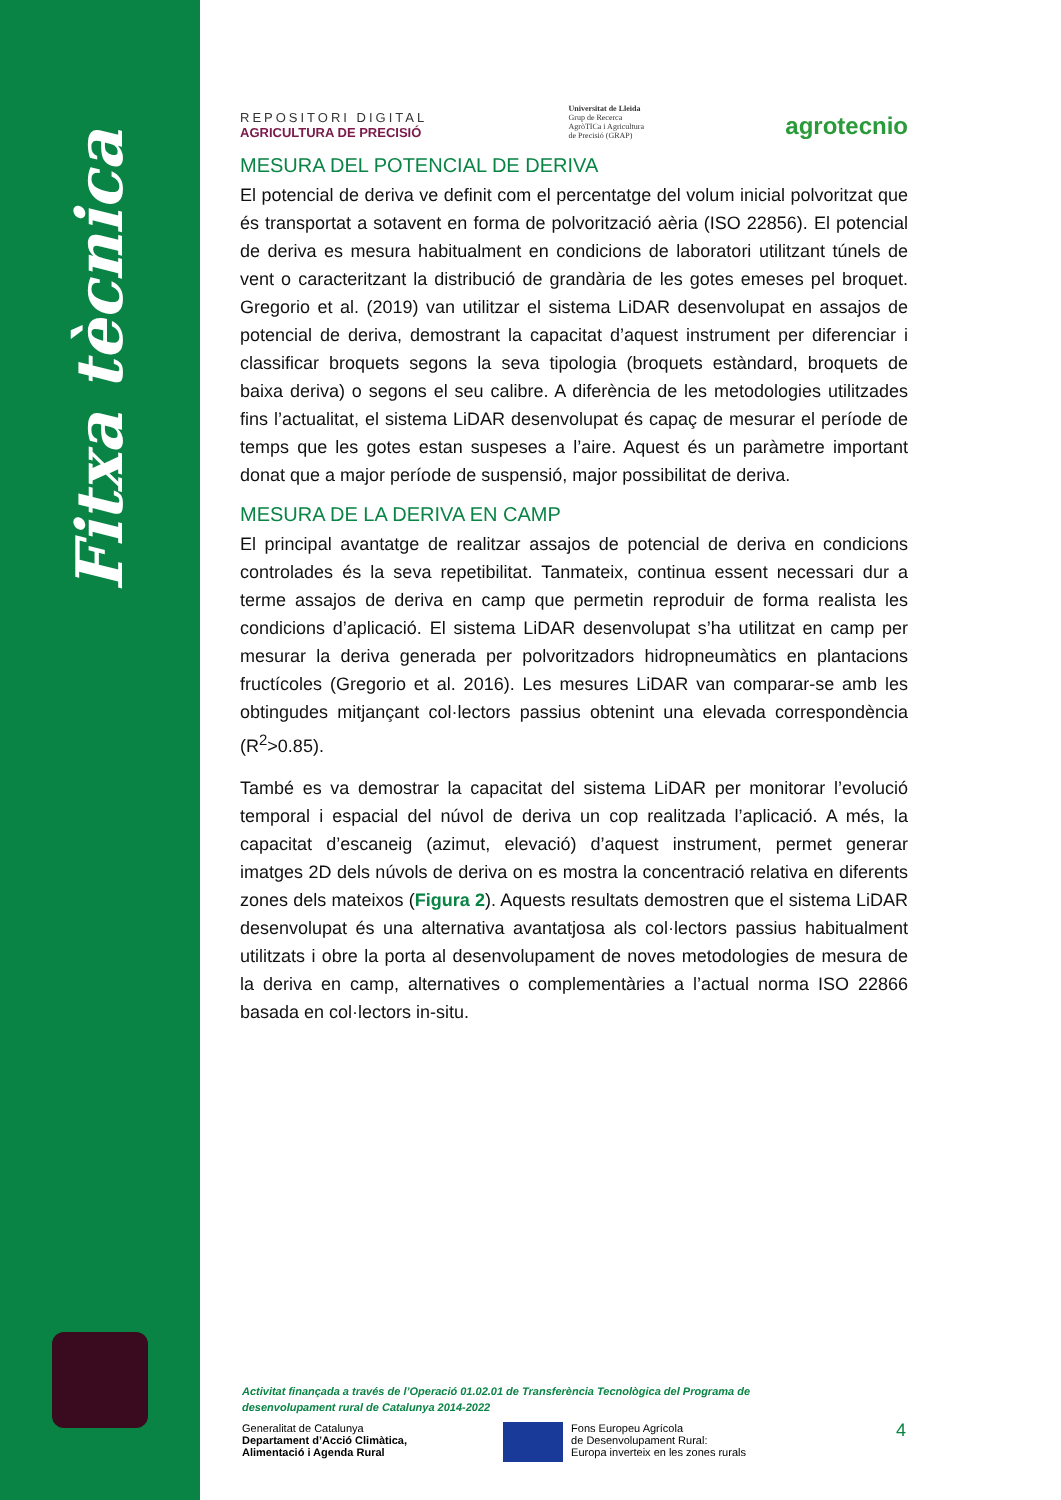Fitxa tècnica
REPOSITORI DIGITAL
AGRICULTURA DE PRECISIÓ
Universitat de Lleida
Grup de Recerca
AgròTICa i Agricultura
de Precisió (GRAP)
agrotecnio
MESURA DEL POTENCIAL DE DERIVA
El potencial de deriva ve definit com el percentatge del volum inicial polvoritzat que és transportat a sotavent en forma de polvorització aèria (ISO 22856). El potencial de deriva es mesura habitualment en condicions de laboratori utilitzant túnels de vent o caracteritzant la distribució de grandària de les gotes emeses pel broquet. Gregorio et al. (2019) van utilitzar el sistema LiDAR desenvolupat en assajos de potencial de deriva, demostrant la capacitat d’aquest instrument per diferenciar i classificar broquets segons la seva tipologia (broquets estàndard, broquets de baixa deriva) o segons el seu calibre. A diferència de les metodologies utilitzades fins l’actualitat, el sistema LiDAR desenvolupat és capaç de mesurar el període de temps que les gotes estan suspeses a l’aire. Aquest és un paràmetre important donat que a major període de suspensió, major possibilitat de deriva.
MESURA DE LA DERIVA EN CAMP
El principal avantatge de realitzar assajos de potencial de deriva en condicions controlades és la seva repetibilitat. Tanmateix, continua essent necessari dur a terme assajos de deriva en camp que permetin reproduir de forma realista les condicions d’aplicació. El sistema LiDAR desenvolupat s’ha utilitzat en camp per mesurar la deriva generada per polvoritzadors hidropneumàtics en plantacions fructícoles (Gregorio et al. 2016). Les mesures LiDAR van comparar-se amb les obtingudes mitjançant col·lectors passius obtenint una elevada correspondència (R<sup>2</sup>>0.85).
També es va demostrar la capacitat del sistema LiDAR per monitorar l’evolució temporal i espacial del núvol de deriva un cop realitzada l’aplicació. A més, la capacitat d’escaneig (azimut, elevació) d’aquest instrument, permet generar imatges 2D dels núvols de deriva on es mostra la concentració relativa en diferents zones dels mateixos (Figura 2). Aquests resultats demostren que el sistema LiDAR desenvolupat és una alternativa avantatjosa als col·lectors passius habitualment utilitzats i obre la porta al desenvolupament de noves metodologies de mesura de la deriva en camp, alternatives o complementàries a l’actual norma ISO 22866 basada en col·lectors in-situ.
Activitat finançada a través de l’Operació 01.02.01 de Transferència Tecnològica del Programa de desenvolupament rural de Catalunya 2014-2022
Generalitat de Catalunya
Departament d’Acció Climàtica,
Alimentació i Agenda Rural
Fons Europeu Agrícola
de Desenvolupament Rural:
Europa inverteix en les zones rurals
4